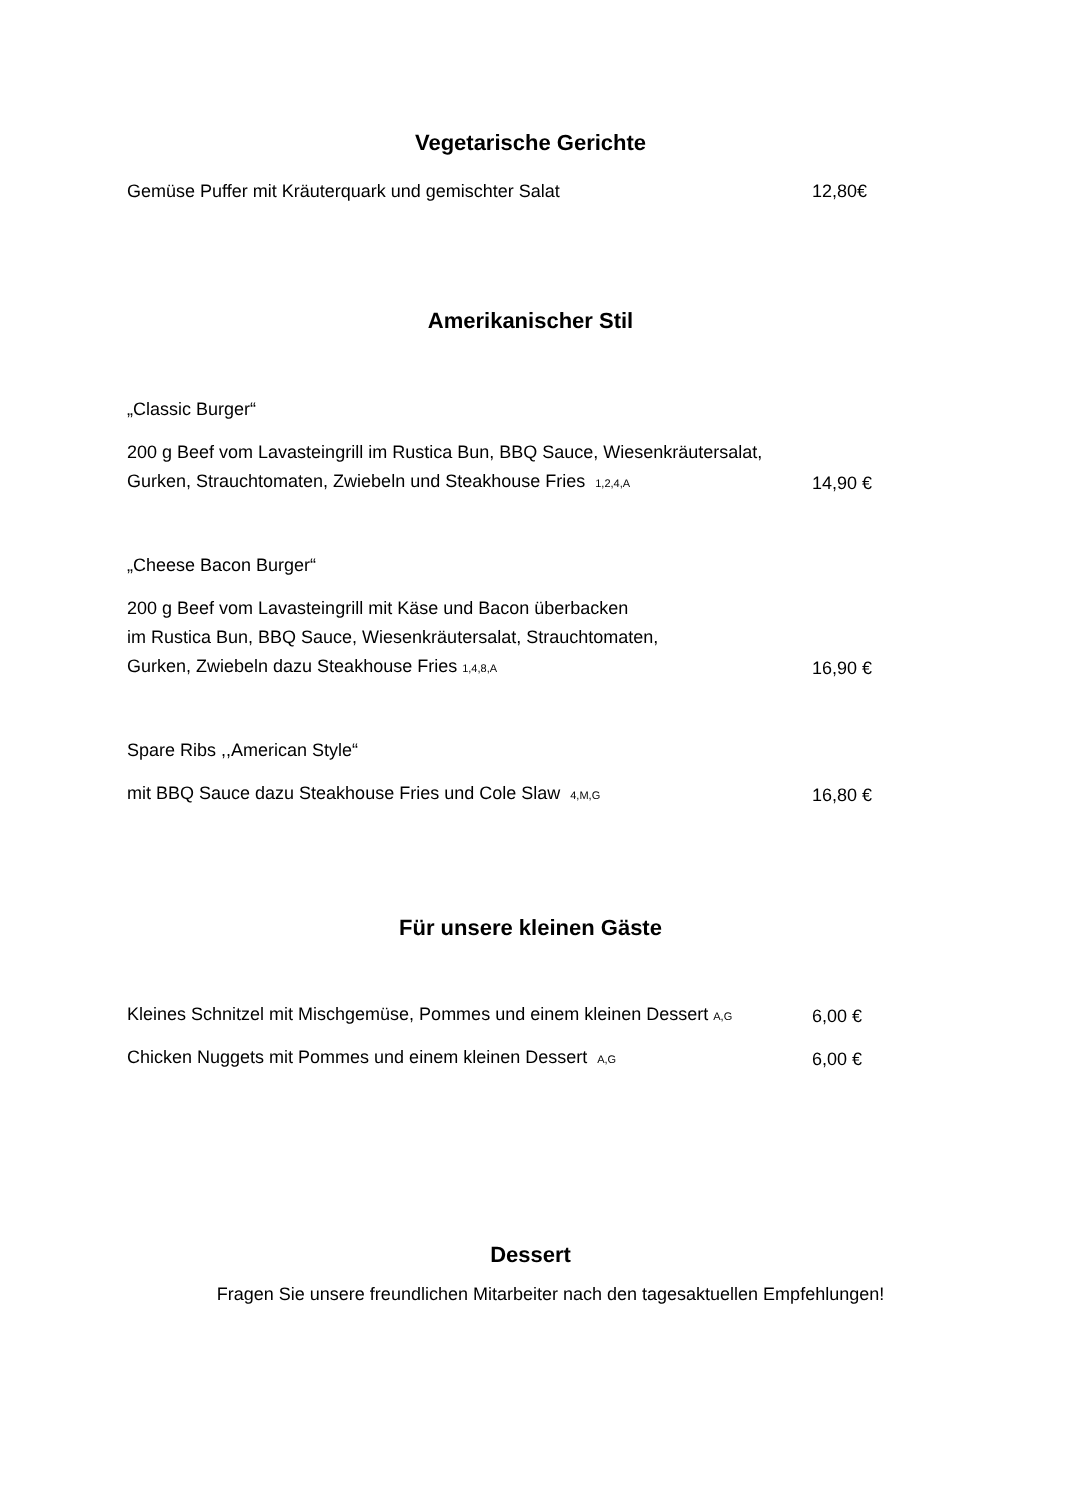Vegetarische Gerichte
Gemüse Puffer mit Kräuterquark und gemischter Salat 12,80€
Amerikanischer Stil
„Classic Burger“
200 g Beef vom Lavasteingrill im Rustica Bun, BBQ Sauce, Wiesenkräutersalat,
Gurken, Strauchtomaten, Zwiebeln und Steakhouse Fries 1,2,4,A 14,90 €
„Cheese Bacon Burger“
200 g Beef vom Lavasteingrill mit Käse und Bacon überbacken
im Rustica Bun, BBQ Sauce, Wiesenkräutersalat, Strauchtomaten,
Gurken, Zwiebeln dazu Steakhouse Fries 1,4,8,A 16,90 €
Spare Ribs ,,American Style“
mit BBQ Sauce dazu Steakhouse Fries und Cole Slaw 4,M,G 16,80 €
Für unsere kleinen Gäste
Kleines Schnitzel mit Mischgemüse, Pommes und einem kleinen Dessert A,G 6,00 €
Chicken Nuggets mit Pommes und einem kleinen Dessert A,G 6,00 €
Dessert
Fragen Sie unsere freundlichen Mitarbeiter nach den tagesaktuellen Empfehlungen!